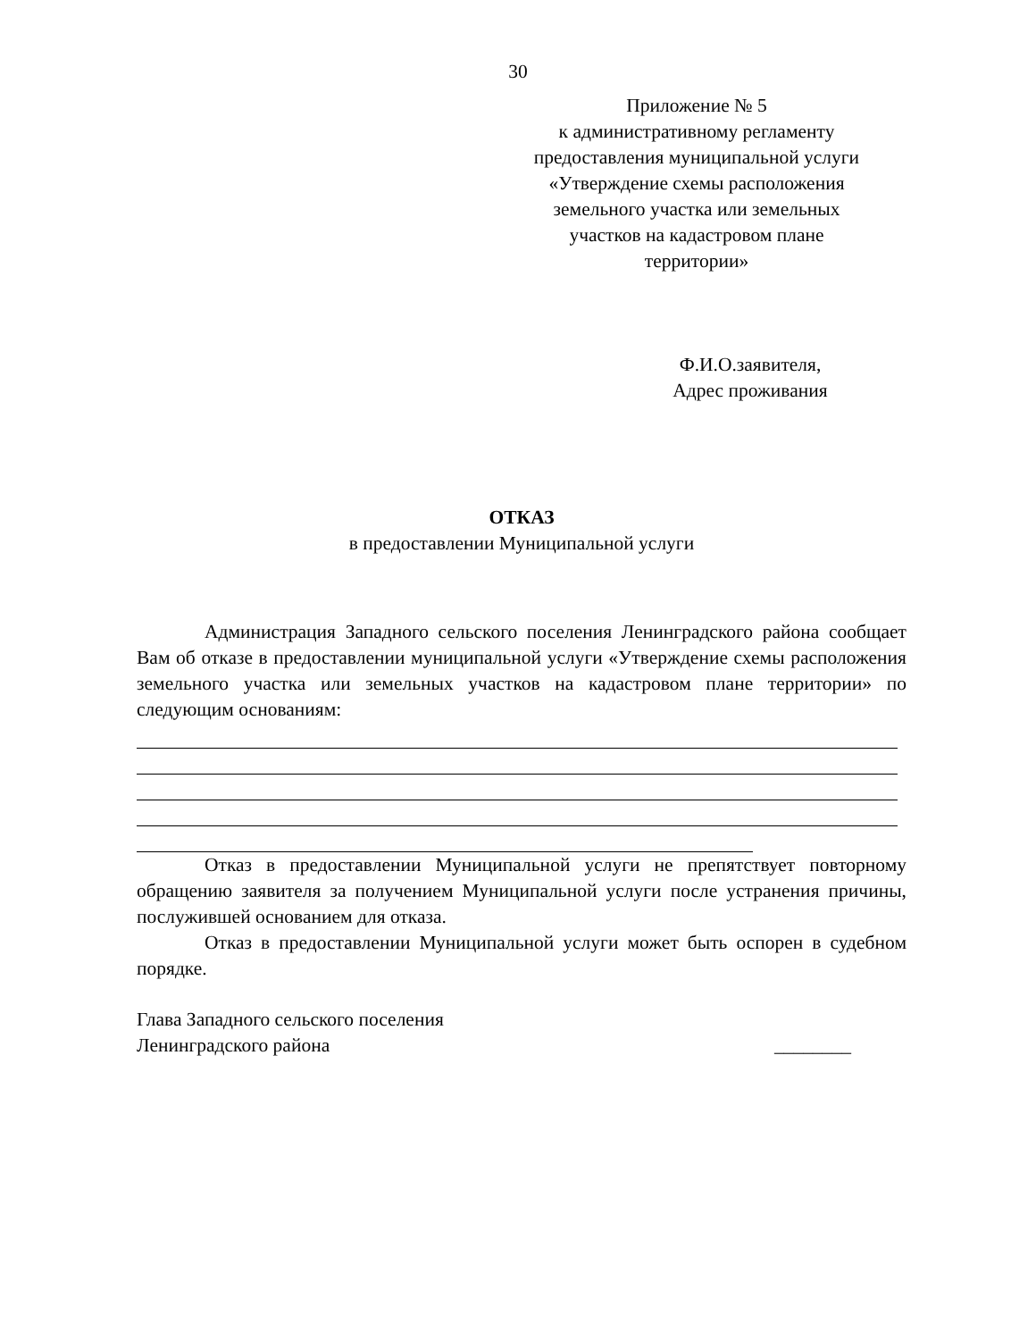30
Приложение № 5
к административному регламенту
предоставления муниципальной услуги
«Утверждение схемы расположения
земельного участка или земельных
участков на кадастровом плане
территории»
Ф.И.О.заявителя,
Адрес проживания
ОТКАЗ
в предоставлении Муниципальной услуги
Администрация Западного сельского поселения Ленинградского района сообщает Вам об отказе в предоставлении муниципальной услуги «Утверждение схемы расположения земельного участка или земельных участков на кадастровом плане территории» по следующим основаниям:
Отказ в предоставлении Муниципальной услуги не препятствует повторному обращению заявителя за получением Муниципальной услуги после устранения причины, послужившей основанием для отказа.
Отказ в предоставлении Муниципальной услуги может быть оспорен в судебном порядке.
Глава Западного сельского поселения
Ленинградского района ________